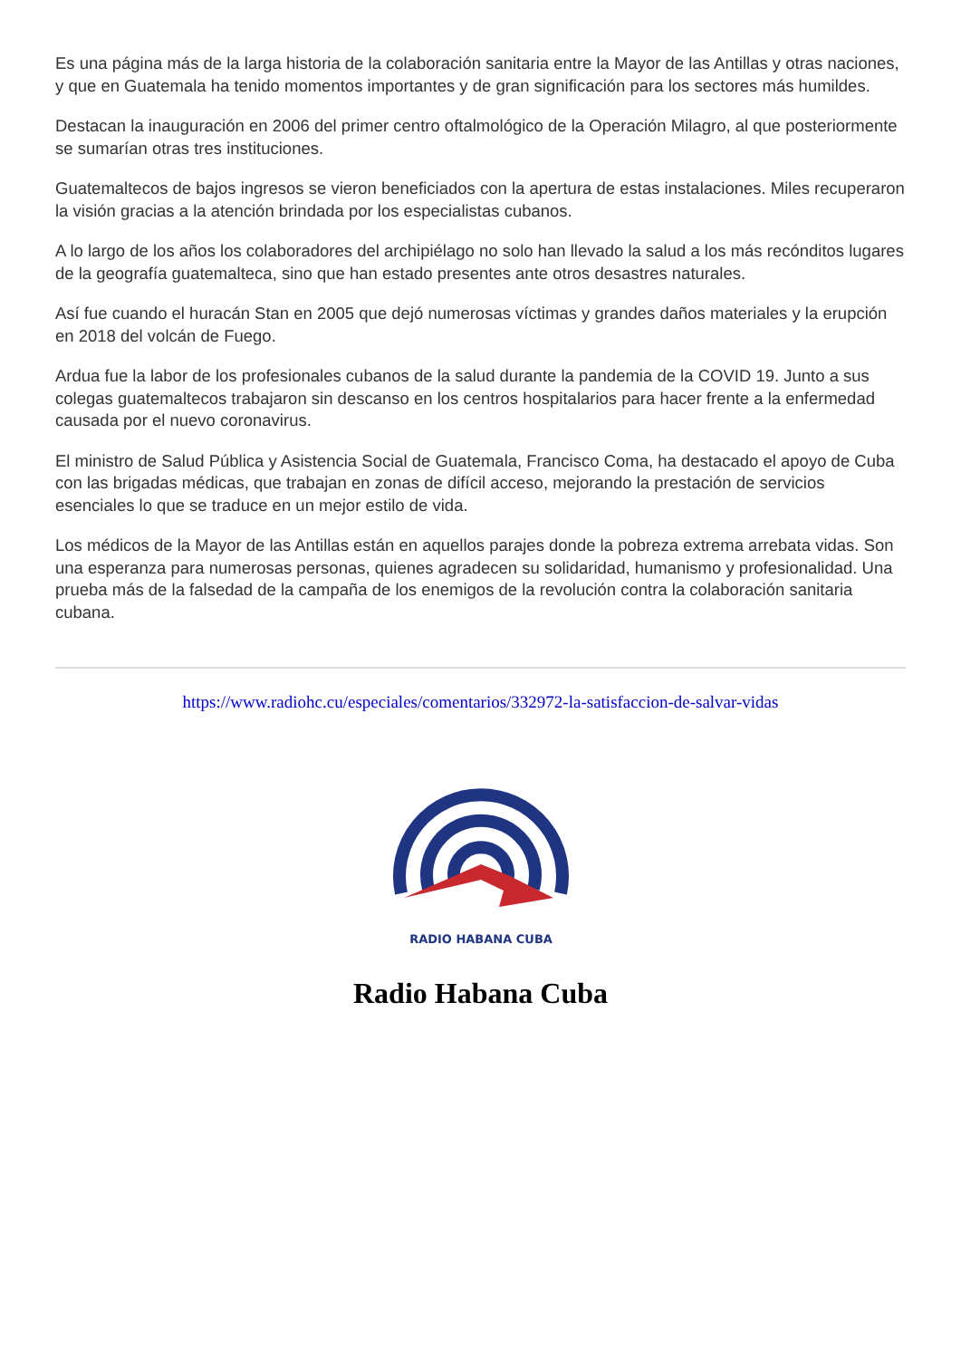Es una página más de la larga historia de la colaboración sanitaria entre la Mayor de las Antillas y otras naciones, y que en Guatemala ha tenido momentos importantes y de gran significación para los sectores más humildes.
Destacan la inauguración en 2006 del primer centro oftalmológico de la Operación Milagro, al que posteriormente se sumarían otras tres instituciones.
Guatemaltecos de bajos ingresos se vieron beneficiados con la apertura de estas instalaciones. Miles recuperaron la visión gracias a la atención brindada por los especialistas cubanos.
A lo largo de los años los colaboradores del archipiélago no solo han llevado la salud a los más recónditos lugares de la geografía guatemalteca, sino que han estado presentes ante otros desastres naturales.
Así fue cuando el huracán Stan en 2005 que dejó numerosas víctimas y grandes daños materiales y la erupción en 2018 del volcán de Fuego.
Ardua fue la labor de los profesionales cubanos de la salud durante la pandemia de la COVID 19. Junto a sus colegas guatemaltecos trabajaron sin descanso en los centros hospitalarios para hacer frente a la enfermedad causada por el nuevo coronavirus.
El ministro de Salud Pública y Asistencia Social de Guatemala, Francisco Coma, ha destacado el apoyo de Cuba con las brigadas médicas, que trabajan en zonas de difícil acceso, mejorando la prestación de servicios esenciales lo que se traduce en un mejor estilo de vida.
Los médicos de la Mayor de las Antillas están en aquellos parajes donde la pobreza extrema arrebata vidas. Son una esperanza para numerosas personas, quienes agradecen su solidaridad, humanismo y profesionalidad. Una prueba más de la falsedad de la campaña de los enemigos de la revolución contra la colaboración sanitaria cubana.
https://www.radiohc.cu/especiales/comentarios/332972-la-satisfaccion-de-salvar-vidas
RADIO HABANA CUBA
Radio Habana Cuba